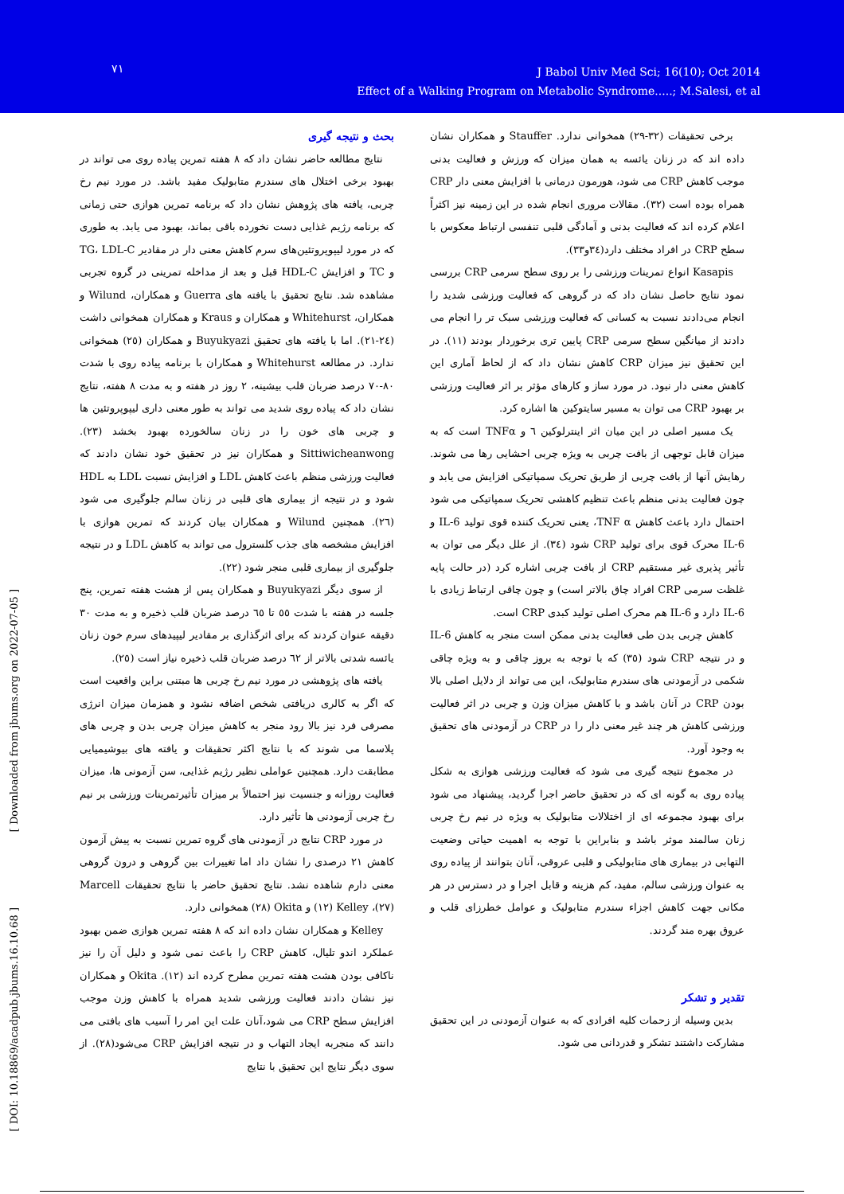٧١
J Babol Univ Med Sci; 16(10); Oct 2014
Effect of a Walking Program on Metabolic Syndrome.....; M.Salesi, et al
[ Downloaded from jbums.org on 2022-07-05 ]
[ DOI: 10.18869/acadpub.jbums.16.10.68 ]
بحث و نتیجه گیری
نتایج مطالعه حاضر نشان داد که ٨ هفته تمرین پیاده روی می تواند در بهبود برخی اختلال های سندرم متابولیک مفید باشد. در مورد نیم رخ چربی، یافته های پژوهش نشان داد که برنامه تمرین هوازی حتی زمانی که برنامه رژیم غذایی دست نخورده باقی بماند، بهبود می یابد. به طوری که در مورد لیپوپروتئین‌های سرم کاهش معنی دار در مقادیر TG، LDL-C و TC و افزایش HDL-C قبل و بعد از مداخله تمرینی در گروه تجربی مشاهده شد. نتایج تحقیق با یافته های Guerra و همکاران، Wilund و همکاران، Whitehurst و همکاران و Kraus و همکاران همخوانی داشت (٢٤-٢١). اما با یافته های تحقیق Buyukyazi و همکاران (٢٥) همخوانی ندارد. در مطالعه Whitehurst و همکاران با برنامه پیاده روی با شدت ٨٠-٧٠ درصد ضربان قلب بیشینه، ٢ روز در هفته و به مدت ٨ هفته، نتایج نشان داد که پیاده روی شدید می تواند به طور معنی داری لیپوپروتئین ها و چربی های خون را در زنان سالخورده بهبود بخشد (٢٣). Sittiwicheanwong و همکاران نیز در تحقیق خود نشان دادند که فعالیت ورزشی منظم باعث کاهش LDL و افزایش نسبت LDL به HDL شود و در نتیجه از بیماری های قلبی در زنان سالم جلوگیری می شود (٢٦). همچنین Wilund و همکاران بیان کردند که تمرین هوازی با افزایش مشخصه های جذب کلسترول می تواند به کاهش LDL و در نتیجه جلوگیری از بیماری قلبی منجر شود (٢٢).
از سوی دیگر Buyukyazi و همکاران پس از هشت هفته تمرین، پنج جلسه در هفته با شدت ٥٥ تا ٦٥ درصد ضربان قلب ذخیره و به مدت ٣٠ دقیقه عنوان کردند که برای اثرگذاری بر مقادیر لیپیدهای سرم خون زنان یائسه شدتی بالاتر از ٦٢ درصد ضربان قلب ذخیره نیاز است (٢٥).
یافته های پژوهشی در مورد نیم رخ چربی ها مبتنی براین واقعیت است که اگر به کالری دریافتی شخص اضافه نشود و همزمان میزان انرژی مصرفی فرد نیز بالا رود منجر به کاهش میزان چربی بدن و چربی های پلاسما می شوند که با نتایج اکثر تحقیقات و یافته های بیوشیمیایی مطابقت دارد. همچنین عواملی نظیر رژیم غذایی، سن آزمونی ها، میزان فعالیت روزانه و جنسیت نیز احتمالاً بر میزان تأثیرتمرینات ورزشی بر نیم رخ چربی آزمودنی ها تأثیر دارد.
در مورد CRP نتایج در آزمودنی های گروه تمرین نسبت به پیش آزمون کاهش ٢١ درصدی را نشان داد اما تغییرات بین گروهی و درون گروهی معنی دارم شاهده نشد. نتایج تحقیق حاضر با نتایج تحقیقات Marcell (٢٧)، Kelley (١٢) و Okita (٢٨) همخوانی دارد.
Kelley و همکاران نشان داده اند که ٨ هفته تمرین هوازی ضمن بهبود عملکرد اندو تلیال، کاهش CRP را باعث نمی شود و دلیل آن را نیز ناکافی بودن هشت هفته تمرین مطرح کرده اند (١٢). Okita و همکاران نیز نشان دادند فعالیت ورزشی شدید همراه با کاهش وزن موجب افزایش سطح CRP می شود،آنان علت این امر را آسیب های بافتی می دانند که منجربه ایجاد التهاب و در نتیجه افزایش CRP می‌شود(٢٨). از سوی دیگر نتایج این تحقیق با نتایج
برخی تحقیقات (٣٢-٢٩) همخوانی ندارد. Stauffer و همکاران نشان داده اند که در زنان یائسه به همان میزان که ورزش و فعالیت بدنی موجب کاهش CRP می شود، هورمون درمانی با افزایش معنی دار CRP همراه بوده است (٣٢). مقالات مروری انجام شده در این زمینه نیز اکثراً اعلام کرده اند که فعالیت بدنی و آمادگی قلبی تنفسی ارتباط معکوس با سطح CRP در افراد مختلف دارد(٣٤و٣٣).
Kasapis انواع تمرینات ورزشی را بر روی سطح سرمی CRP بررسی نمود نتایج حاصل نشان داد که در گروهی که فعالیت ورزشی شدید را انجام می‌دادند نسبت به کسانی که فعالیت ورزشی سبک تر را انجام می دادند از میانگین سطح سرمی CRP پایین تری برخوردار بودند (١١). در این تحقیق نیز میزان CRP کاهش نشان داد که از لحاظ آماری این کاهش معنی دار نبود. در مورد ساز و کارهای مؤثر بر اثر فعالیت ورزشی بر بهبود CRP می توان به مسیر سایتوکین ها اشاره کرد.
یک مسیر اصلی در این میان اثر اینترلوکین ٦ و TNFα است که به میزان قابل توجهی از بافت چربی به ویژه چربی احشایی رها می شوند. رهایش آنها از بافت چربی از طریق تحریک سمپاتیکی افزایش می یابد و چون فعالیت بدنی منظم باعث تنظیم کاهشی تحریک سمپاتیکی می شود احتمال دارد باعث کاهش TNF α، یعنی تحریک کننده قوی تولید IL-6 و IL-6 محرک قوی برای تولید CRP شود (٣٤). از علل دیگر می توان به تأثیر پذیری غیر مستقیم CRP از بافت چربی اشاره کرد (در حالت پایه غلظت سرمی CRP افراد چاق بالاتر است) و چون چاقی ارتباط زیادی با IL-6 دارد و IL-6 هم محرک اصلی تولید کبدی CRP است.
کاهش چربی بدن طی فعالیت بدنی ممکن است منجر به کاهش IL-6 و در نتیجه CRP شود (٣٥) که با توجه به بروز چاقی و به ویژه چاقی شکمی در آزمودنی های سندرم متابولیک، این می تواند از دلایل اصلی بالا بودن CRP در آنان باشد و با کاهش میزان وزن و چربی در اثر فعالیت ورزشی کاهش هر چند غیر معنی دار را در CRP در آزمودنی های تحقیق به وجود آورد.
در مجموع نتیجه گیری می شود که فعالیت ورزشی هوازی به شکل پیاده روی به گونه ای که در تحقیق حاضر اجرا گردید، پیشنهاد می شود برای بهبود مجموعه ای از اختلالات متابولیک به ویژه در نیم رخ چربی زنان سالمند موثر باشد و بنابراین با توجه به اهمیت حیاتی وضعیت التهابی در بیماری های متابولیکی و قلبی عروقی، آنان بتوانند از پیاده روی به عنوان ورزشی سالم، مفید، کم هزینه و قابل اجرا و در دسترس در هر مکانی جهت کاهش اجزاء سندرم متابولیک و عوامل خطرزای قلب و عروق بهره مند گردند.
تقدیر و تشکر
بدین وسیله از زحمات کلیه افرادی که به عنوان آزمودنی در این تحقیق مشارکت داشتند تشکر و قدردانی می شود.